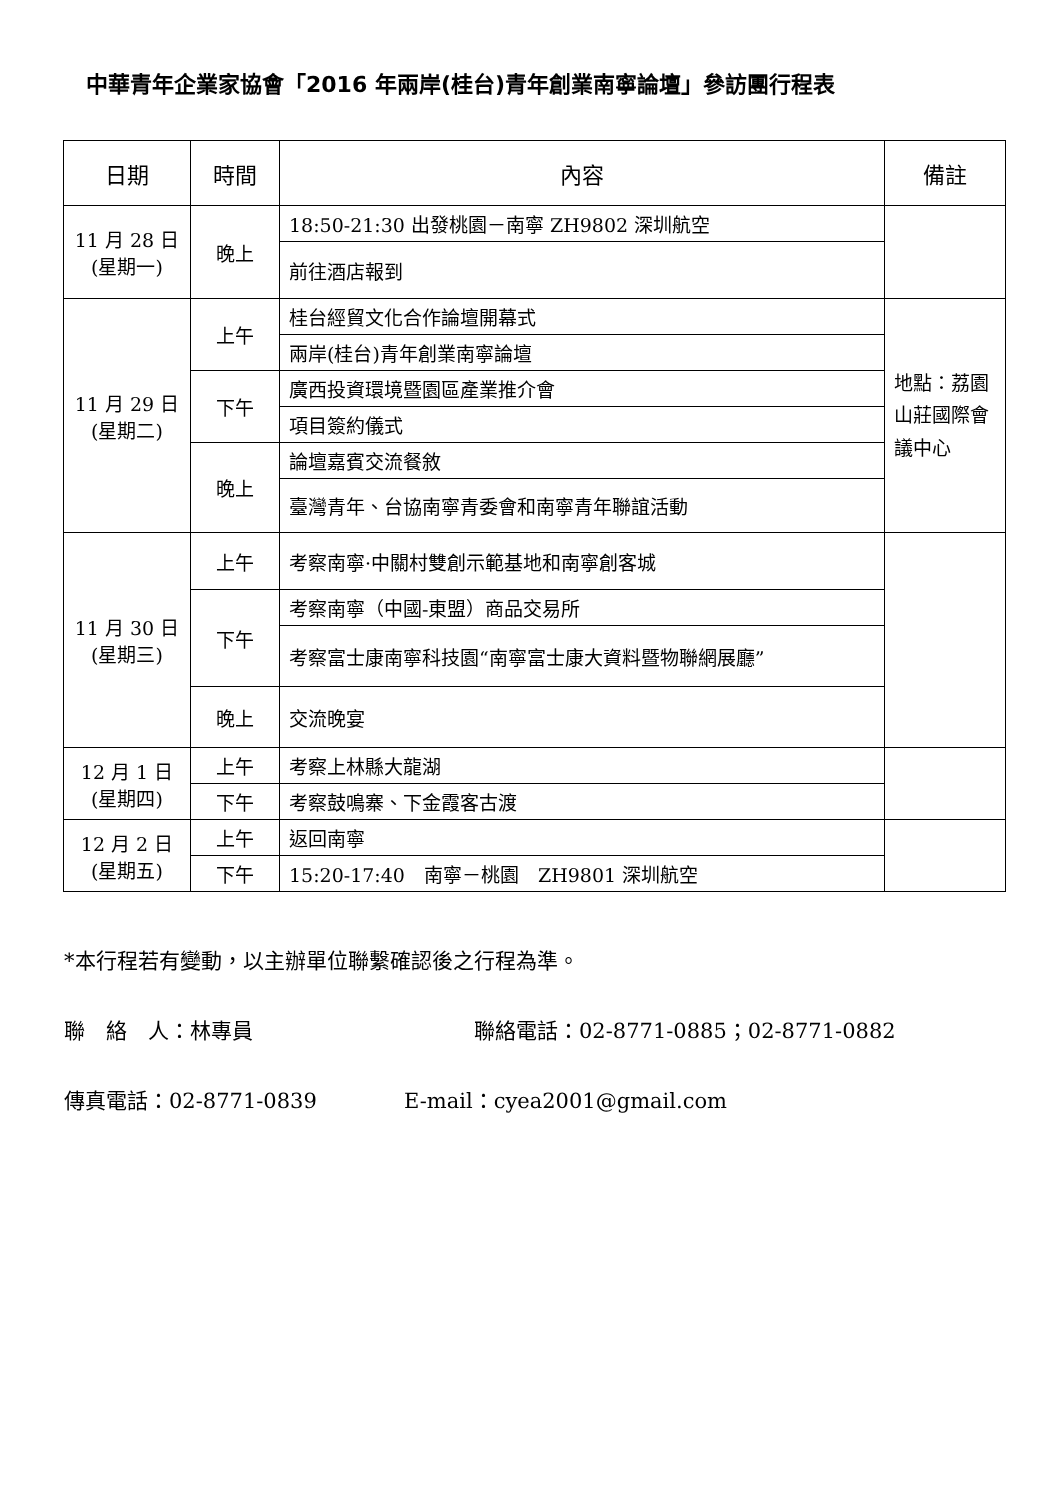中華青年企業家協會「2016 年兩岸(桂台)青年創業南寧論壇」參訪團行程表
| 日期 | 時間 | 內容 | 備註 |
| --- | --- | --- | --- |
| 11 月 28 日 (星期一) | 晚上 | 18:50-21:30 出發桃園－南寧 ZH9802 深圳航空 | |
| | | 前往酒店報到 | |
| 11 月 29 日 (星期二) | 上午 | 桂台經貿文化合作論壇開幕式 | 地點：荔園山莊國際會議中心 |
| | | 兩岸(桂台)青年創業南寧論壇 | |
| | 下午 | 廣西投資環境暨園區產業推介會 | |
| | | 項目簽約儀式 | |
| | 晚上 | 論壇嘉賓交流餐敘 | |
| | | 臺灣青年、台協南寧青委會和南寧青年聯誼活動 | |
| 11 月 30 日 (星期三) | 上午 | 考察南寧·中關村雙創示範基地和南寧創客城 | |
| | 下午 | 考察南寧（中國-東盟）商品交易所 | |
| | | 考察富士康南寧科技園“南寧富士康大資料暨物聯網展廳” | |
| | 晚上 | 交流晚宴 | |
| 12 月 1 日 (星期四) | 上午 | 考察上林縣大龍湖 | |
| | 下午 | 考察鼓鳴寨、下金霞客古渡 | |
| 12 月 2 日 (星期五) | 上午 | 返回南寧 | |
| | 下午 | 15:20-17:40 南寧－桃園 ZH9801 深圳航空 | |
*本行程若有變動，以主辦單位聯繫確認後之行程為準。
聯　絡　人：林專員 聯絡電話：02-8771-0885；02-8771-0882
傳真電話：02-8771-0839 E-mail：cyea2001@gmail.com